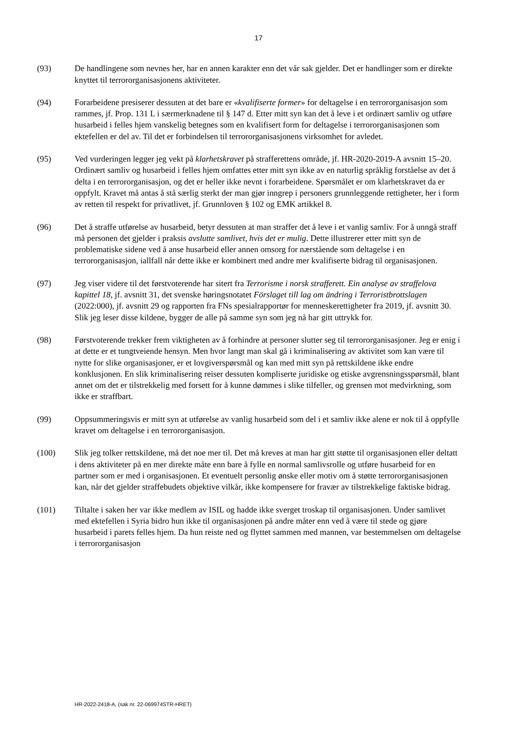17
(93) De handlingene som nevnes her, har en annen karakter enn det vår sak gjelder. Det er handlinger som er direkte knyttet til terrororganisasjonens aktiviteter.
(94) Forarbeidene presiserer dessuten at det bare er «kvalifiserte former» for deltagelse i en terrororganisasjon som rammes, jf. Prop. 131 L i særmerknadene til § 147 d. Etter mitt syn kan det å leve i et ordinært samliv og utføre husarbeid i felles hjem vanskelig betegnes som en kvalifisert form for deltagelse i terrororganisasjonen som ektefellen er del av. Til det er forbindelsen til terrororganisasjonens virksomhet for avledet.
(95) Ved vurderingen legger jeg vekt på klarhetskravet på strafferettens område, jf. HR-2020-2019-A avsnitt 15–20. Ordinært samliv og husarbeid i felles hjem omfattes etter mitt syn ikke av en naturlig språklig forståelse av det å delta i en terrororganisasjon, og det er heller ikke nevnt i forarbeidene. Spørsmålet er om klarhetskravet da er oppfylt. Kravet må antas å stå særlig sterkt der man gjør inngrep i personers grunnleggende rettigheter, her i form av retten til respekt for privatlivet, jf. Grunnloven § 102 og EMK artikkel 8.
(96) Det å straffe utførelse av husarbeid, betyr dessuten at man straffer det å leve i et vanlig samliv. For å unngå straff må personen det gjelder i praksis avslutte samlivet, hvis det er mulig. Dette illustrerer etter mitt syn de problematiske sidene ved å anse husarbeid eller annen omsorg for nærstående som deltagelse i en terrororganisasjon, iallfall når dette ikke er kombinert med andre mer kvalifiserte bidrag til organisasjonen.
(97) Jeg viser videre til det førstvoterende har sitert fra Terrorisme i norsk strafferett. Ein analyse av straffelova kapittel 18, jf. avsnitt 31, det svenske høringsnotatet Förslaget till lag om ändring i Terroristbrottslagen (2022:000), jf. avsnitt 29 og rapporten fra FNs spesialrapportør for menneskerettigheter fra 2019, jf. avsnitt 30. Slik jeg leser disse kildene, bygger de alle på samme syn som jeg nå har gitt uttrykk for.
(98) Førstvoterende trekker frem viktigheten av å forhindre at personer slutter seg til terrororganisasjoner. Jeg er enig i at dette er et tungtveiende hensyn. Men hvor langt man skal gå i kriminalisering av aktivitet som kan være til nytte for slike organisasjoner, er et lovgiverspørsmål og kan med mitt syn på rettskildene ikke endre konklusjonen. En slik kriminalisering reiser dessuten kompliserte juridiske og etiske avgrensningsspørsmål, blant annet om det er tilstrekkelig med forsett for å kunne dømmes i slike tilfeller, og grensen mot medvirkning, som ikke er straffbart.
(99) Oppsummeringsvis er mitt syn at utførelse av vanlig husarbeid som del i et samliv ikke alene er nok til å oppfylle kravet om deltagelse i en terrororganisasjon.
(100) Slik jeg tolker rettskildene, må det noe mer til. Det må kreves at man har gitt støtte til organisasjonen eller deltatt i dens aktiviteter på en mer direkte måte enn bare å fylle en normal samlivsrolle og utføre husarbeid for en partner som er med i organisasjonen. Et eventuelt personlig ønske eller motiv om å støtte terrororganisasjonen kan, når det gjelder straffebudets objektive vilkår, ikke kompensere for fravær av tilstrekkelige faktiske bidrag.
(101) Tiltalte i saken her var ikke medlem av ISIL og hadde ikke sverget troskap til organisasjonen. Under samlivet med ektefellen i Syria bidro hun ikke til organisasjonen på andre måter enn ved å være til stede og gjøre husarbeid i parets felles hjem. Da hun reiste ned og flyttet sammen med mannen, var bestemmelsen om deltagelse i terrororganisasjon
HR-2022-2418-A, (sak nr. 22-069974STR-HRET)